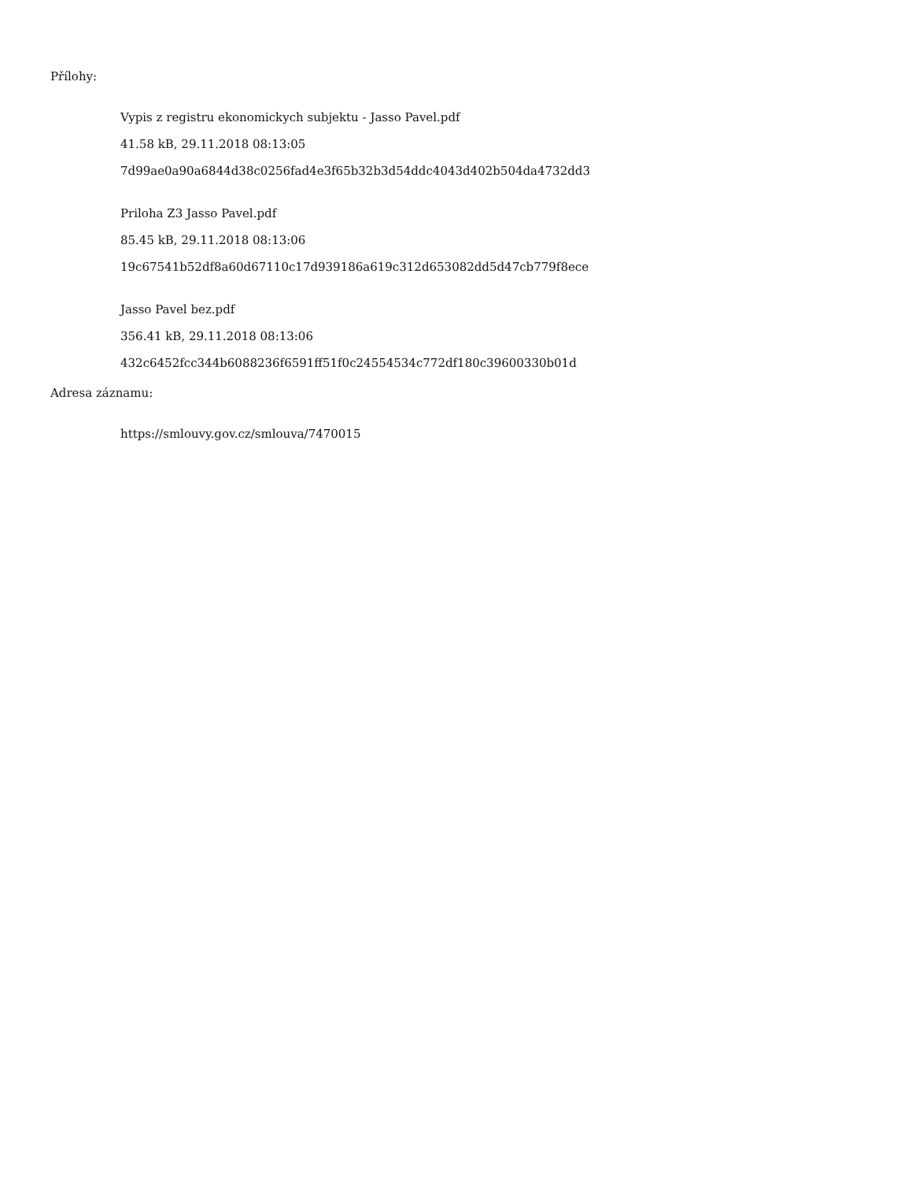Přílohy:
Vypis z registru ekonomickych subjektu - Jasso Pavel.pdf
41.58 kB, 29.11.2018 08:13:05
7d99ae0a90a6844d38c0256fad4e3f65b32b3d54ddc4043d402b504da4732dd3
Priloha Z3 Jasso Pavel.pdf
85.45 kB, 29.11.2018 08:13:06
19c67541b52df8a60d67110c17d939186a619c312d653082dd5d47cb779f8ece
Jasso Pavel bez.pdf
356.41 kB, 29.11.2018 08:13:06
432c6452fcc344b6088236f6591ff51f0c24554534c772df180c39600330b01d
Adresa záznamu:
https://smlouvy.gov.cz/smlouva/7470015